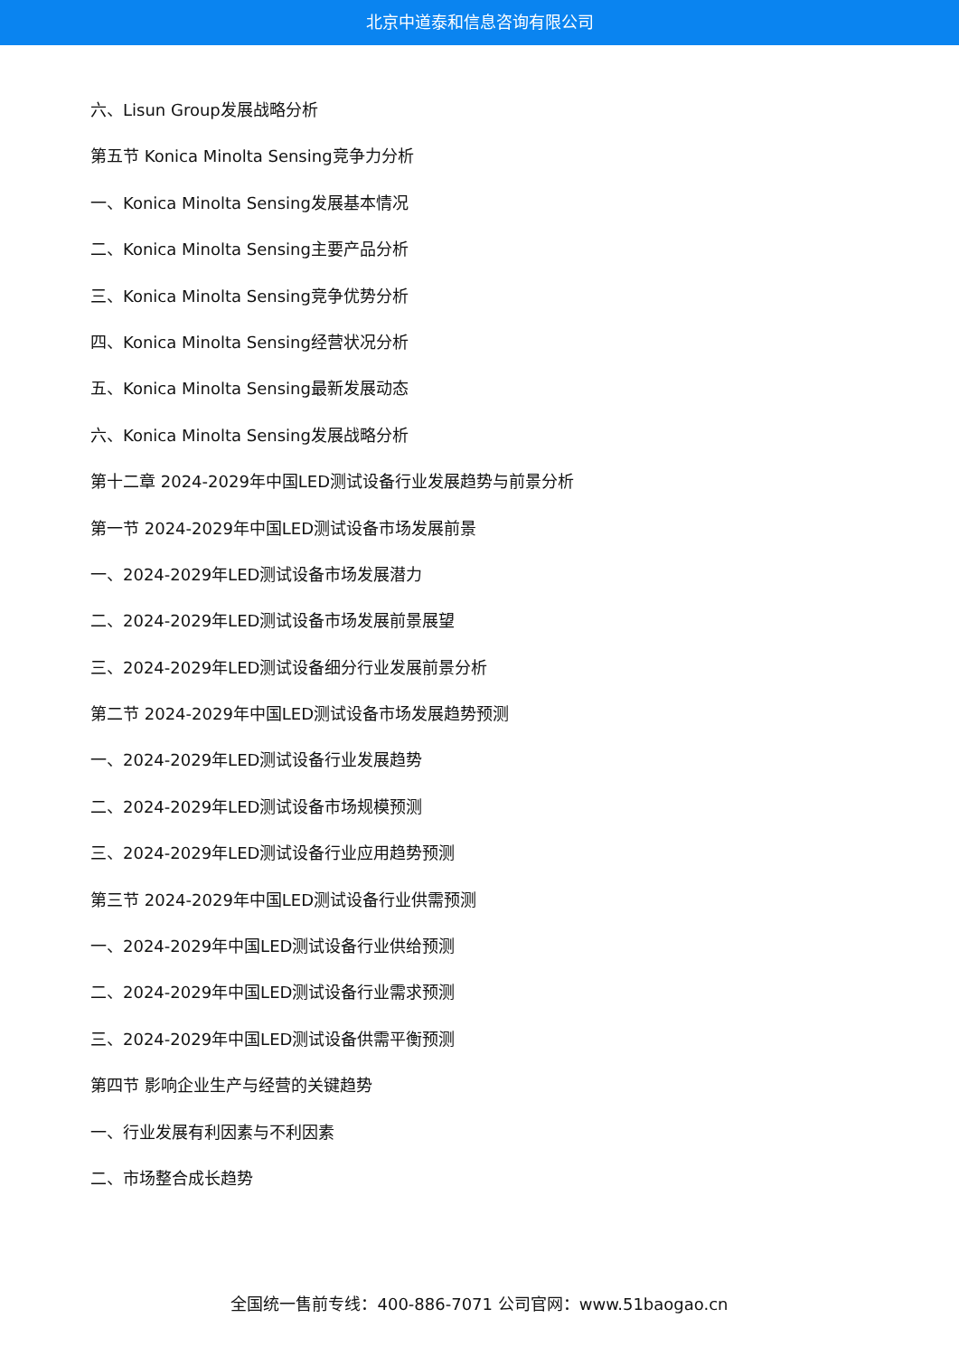北京中道泰和信息咨询有限公司
六、Lisun Group发展战略分析
第五节 Konica Minolta Sensing竞争力分析
一、Konica Minolta Sensing发展基本情况
二、Konica Minolta Sensing主要产品分析
三、Konica Minolta Sensing竞争优势分析
四、Konica Minolta Sensing经营状况分析
五、Konica Minolta Sensing最新发展动态
六、Konica Minolta Sensing发展战略分析
第十二章 2024-2029年中国LED测试设备行业发展趋势与前景分析
第一节 2024-2029年中国LED测试设备市场发展前景
一、2024-2029年LED测试设备市场发展潜力
二、2024-2029年LED测试设备市场发展前景展望
三、2024-2029年LED测试设备细分行业发展前景分析
第二节 2024-2029年中国LED测试设备市场发展趋势预测
一、2024-2029年LED测试设备行业发展趋势
二、2024-2029年LED测试设备市场规模预测
三、2024-2029年LED测试设备行业应用趋势预测
第三节 2024-2029年中国LED测试设备行业供需预测
一、2024-2029年中国LED测试设备行业供给预测
二、2024-2029年中国LED测试设备行业需求预测
三、2024-2029年中国LED测试设备供需平衡预测
第四节 影响企业生产与经营的关键趋势
一、行业发展有利因素与不利因素
二、市场整合成长趋势
全国统一售前专线：400-886-7071 公司官网：www.51baogao.cn